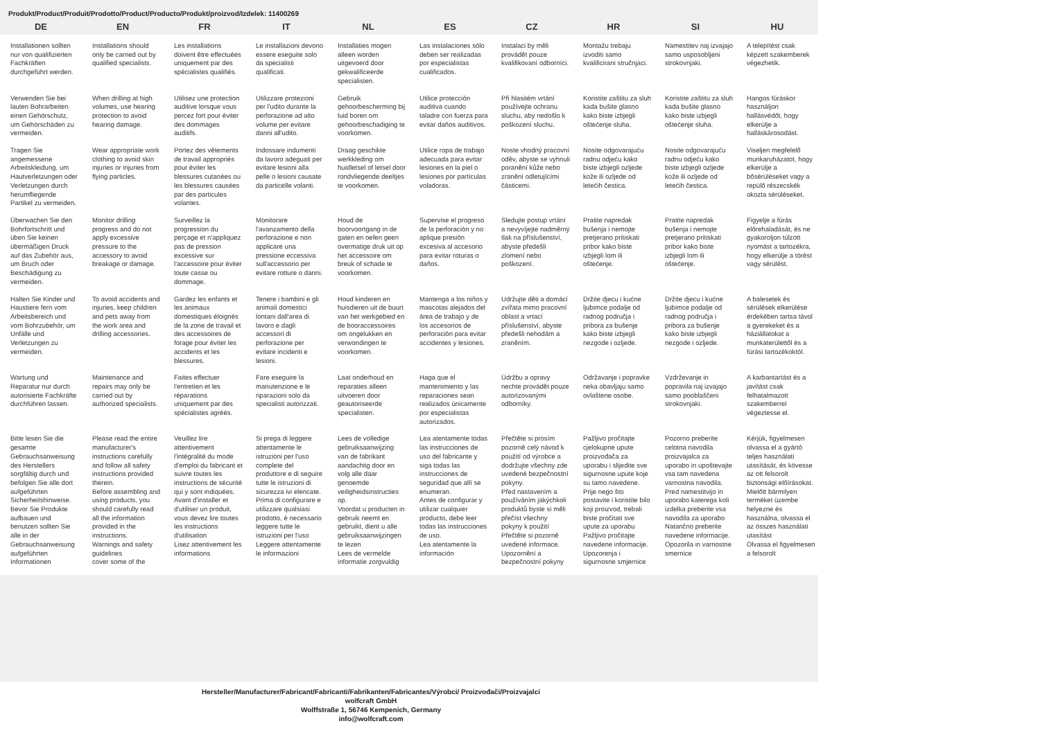Produkt/Product/Produit/Prodotto/Product/Producto/Produkt/proizvod/Izdelek: 11400269
| DE | EN | FR | IT | NL | ES | CZ | HR | SI | HU |
| --- | --- | --- | --- | --- | --- | --- | --- | --- | --- |
| Installationen sollten nur von qualifizierten Fachkräften durchgeführt werden. | Installations should only be carried out by qualified specialists. | Les installations doivent être effectuées uniquement par des spécialistes qualifiés. | Le installazioni devono essere eseguite solo da specialisti qualificati. | Installaties mogen alleen worden uitgevoerd door gekwalificeerde specialisten. | Las instalaciones sólo deben ser realizadas por especialistas cualificados. | Instalaci by měli provádět pouze kvalifikovaní odborníci. | Montažu trebaju izvoditi samo kvalificirani stručnjaci. | Namestitev naj izvajajo samo usposobljeni strokovnjaki. | A telepítést csak képzett szakemberek végezhetik. |
| Verwenden Sie bei lauten Bohrarbeiten einen Gehörschutz, um Gehörschäden zu vermeiden. | When drilling at high volumes, use hearing protection to avoid hearing damage. | Utilisez une protection auditive lorsque vous percez fort pour éviter des dommages auditifs. | Utilizzare protezioni per l'udito durante la perforazione ad alto volume per evitare danni all'udito. | Gebruik gehoorbescherming bij luid boren om gehoorbeschadiging te voorkomen. | Utilice protección auditiva cuando taladre con fuerza para evitar daños auditivos. | Při hlasitém vrtání používejte ochranu sluchu, aby nedošlo k poškození sluchu. | Koristite zaštitu za sluh kada bušite glasno kako biste izbjegli oštećenje sluha. | Koristite zaštitu za sluh kada bušite glasno kako biste izbjegli oštećenje sluha. | Hangos fúráskor használjon hallásvédőt, hogy elkerülje a halláskárosodást. |
| Tragen Sie angemessene Arbeitskleidung, um Hautverletzungen oder Verletzungen durch herumfliegende Partikel zu vermeiden. | Wear appropriate work clothing to avoid skin injuries or injuries from flying particles. | Portez des vêtements de travail appropriés pour éviter les blessures cutanées ou les blessures causées par des particules volantes. | Indossare indumenti da lavoro adeguati per evitare lesioni alla pelle o lesioni causate da particelle volanti. | Draag geschikte werkkleding om huidletsel of letsel door rondvliegende deeltjes te voorkomen. | Utilice ropa de trabajo adecuada para evitar lesiones en la piel o lesiones por partículas voladoras. | Noste vhodný pracovní oděv, abyste se vyhnuli poranění kůže nebo zranění odletujícími částicemi. | Nosite odgovarajuću radnu odjeću kako biste izbjegli ozljede kože ili ozljede od letećih čestica. | Nosite odgovarajuću radnu odjeću kako biste izbjegli ozljede kože ili ozljede od letećih čestica. | Viseljen megfelelő munkaruházatot, hogy elkerülje a bősérüléseket vagy a repülő részecskék okozta sérüléseket. |
| Überwachen Sie den Bohrfortschritt und üben Sie keinen übermäßigen Druck auf das Zubehör aus, um Bruch oder Beschädigung zu vermeiden. | Monitor drilling progress and do not apply excessive pressure to the accessory to avoid breakage or damage. | Surveillez la progression du perçage et n'appliquez pas de pression excessive sur l'accessoire pour éviter toute casse ou dommage. | Monitorare l'avanzamento della perforazione e non applicare una pressione eccessiva sull'accessorio per evitare rotture o danni. | Houd de boorvoortgang in de gaten en oefen geen overmatige druk uit op het accessoire om breuk of schade te voorkomen. | Supervise el progreso de la perforación y no aplique presión excesiva al accesorio para evitar roturas o daños. | Sledujte postup vrtání a nevyvíjejte nadměrný tlak na příslušenství, abyste předešli zlomení nebo poškození. | Pratite napredak bušenja i nemojte pretjerano pritiskati pribor kako biste izbjegli lom ili oštećenje. | Pratite napredak bušenja i nemojte pretjerano pritiskati pribor kako biste izbjegli lom ili oštećenje. | Figyelje a fúrás előrehaladását, és ne gyakoroljon túlzott nyomást a tartozékra, hogy elkerülje a törést vagy sérülést. |
| Halten Sie Kinder und Haustiere fern vom Arbeitsbereich und vom Bohrzubehör, um Unfälle und Verletzungen zu vermeiden. | To avoid accidents and injuries, keep children and pets away from the work area and drilling accessories. | Gardez les enfants et les animaux domestiques éloignés de la zone de travail et des accessoires de forage pour éviter les accidents et les blessures. | Tenere i bambini e gli animali domestici lontani dall'area di lavoro e dagli accessori di perforazione per evitare incidenti e lesioni. | Houd kinderen en huisdieren uit de buurt van het werkgebied en de booraccessoires om ongelukken en verwondingen te voorkomen. | Mantenga a los niños y mascotas alejados del área de trabajo y de los accesorios de perforación para evitar accidentes y lesiones. | Udržujte děti a domácí zvířata mimo pracovní oblast a vrtací příslušenství, abyste předešli nehodám a zraněním. | Držite djecu i kućne ljubimce podalje od radnog područja i pribora za bušenje kako biste izbjegli nezgode i ozljede. | Držite djecu i kućne ljubimce podalje od radnog područja i pribora za bušenje kako biste izbjegli nezgode i ozljede. | A balesetek és sérülések elkerülése érdekében tartsa távol a gyerekeket és a háziállatokat a munkaterülettől és a fúrási tartozékoktól. |
| Wartung und Reparatur nur durch autorisierte Fachkräfte durchführen lassen. | Maintenance and repairs may only be carried out by authorized specialists. | Faites effectuer l'entretien et les réparations uniquement par des spécialistes agréés. | Fare eseguire la manutenzione e le riparazioni solo da specialisti autorizzati. | Laat onderhoud en reparaties alleen uitvoeren door geautoriseerde specialisten. | Haga que el mantenimiento y las reparaciones sean realizados únicamente por especialistas autorizados. | Údržbu a opravy nechte provádět pouze autorizovanými odborníky. | Održavanje i popravke neka obavljaju samo ovlaštene osobe. | Vzdrževanje in popravila naj izvajajo samo pooblaščeni strokovnjaki. | A karbantartást és a javítást csak felhatalmazott szakemberrel végeztesse el. |
| Bitte lesen Sie die gesamte Gebrauchsanweisung des Herstellers sorgfältig durch und befolgen Sie alle dort aufgeführten Sicherheitshinweise. Bevor Sie Produkte aufbauen und benutzen sollten Sie alle in der Gebrauchsanweisung aufgeführten Informationen | Please read the entire manufacturer's instructions carefully and follow all safety instructions provided therein. Before assembling and using products, you should carefully read all the information provided in the instructions. Warnings and safety guidelines cover some of the | Veuillez lire attentivement l'intégralité du mode d'emploi du fabricant et suivre toutes les instructions de sécurité qui y sont indiquées. Avant d'installer et d'utiliser un produit, vous devez lire toutes les instructions d'utilisation Lisez attentivement les informations | Si prega di leggere attentamente le istruzioni per l'uso complete del produttore e di seguire tutte le istruzioni di sicurezza ivi elencate. Prima di configurare e utilizzare qualsiasi prodotto, è necessario leggere tutte le istruzioni per l'uso Leggere attentamente le informazioni | Lees de volledige gebruiksaanwijzing van de fabrikant aandachtig door en volg alle daar genoemde veiligheidsinstructies op. Voordat u producten in gebruik neemt en gebruikt, dient u alle gebruiksaanwijzingen te lezen Lees de vermelde informatie zorgvuldig | Lea atentamente todas las instrucciones de uso del fabricante y siga todas las instrucciones de seguridad que allí se enumeran. Antes de configurar y utilizar cualquier producto, debe leer todas las instrucciones de uso. Lea atentamente la información | Přečtěte si prosím pozorně celý návod k použití od výrobce a dodržujte všechny zde uvedené bezpečnostní pokyny. Před nastavením a používáním jakýchkoli produktů byste si měli přečíst všechny pokyny k použití Přečtěte si pozorně uvedené informace. Upozornění a bezpečnostní pokyny | Pažljivo pročitajte cjelokupne upute proizvođača za uporabu i slijedite sve sigurnosne upute koje su tamo navedene. Prije nego što postavite i koristite bilo koji proizvod, trebali biste pročitati sve upute za uporabu Pažljivo pročitajte navedene informacije. Upozorenja i sigurnosne smjernice | Pozorno preberite celotna navodila proizvajalca za uporabo in upoštevajte vsa tam navedena varnostna navodila. Pred namestitvijo in uporabo katerega koli izdelka preberite vsa navodila za uporabo Natančno preberite navedene informacije. Opozorila in varnostne smernice | Kérjük, figyelmesen olvassa el a gyártó teljes használati utasítását, és kövesse az ott felsorolt biztonsági előírásokat. Mielőtt bármilyen terméket üzembe helyezne és használna, olvassa el az összes használati utasítást Olvassa el figyelmesen a felsorolt |
Hersteller/Manufacturer/Fabricant/Fabricanti/Fabrikanten/Fabricantes/Výrobci/ Proizvođači/Proizvajalci
wolfcraft GmbH
Wolffstraße 1, 56746 Kempenich, Germany
info@wolfcraft.com